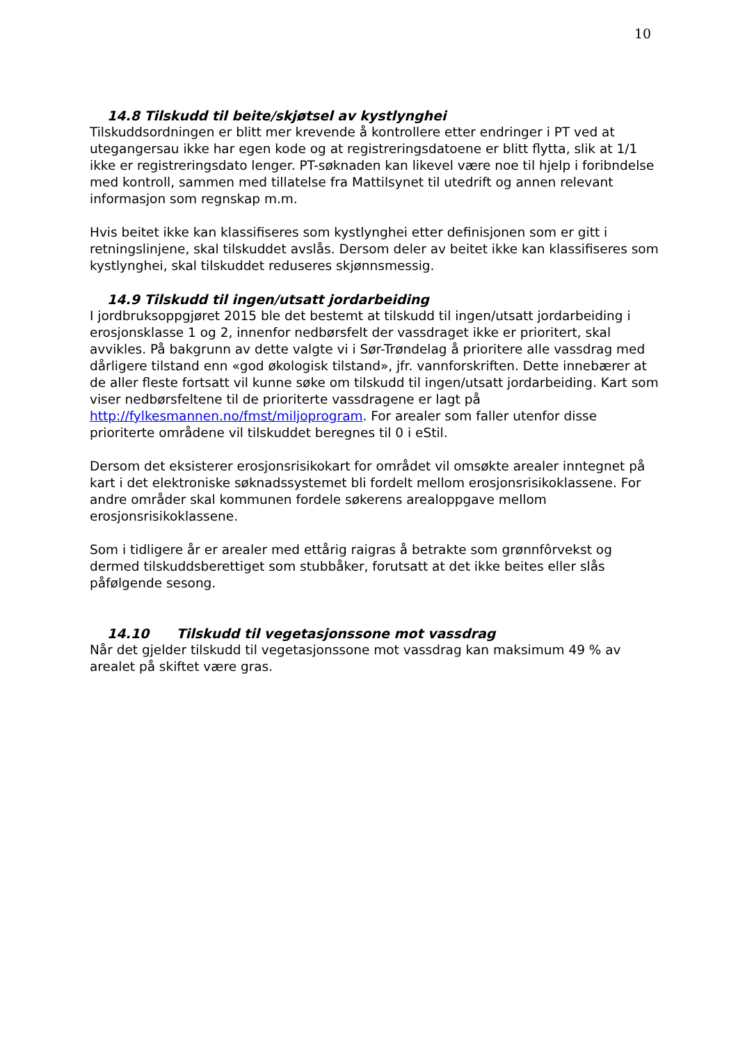10
14.8 Tilskudd til beite/skjøtsel av kystlynghei
Tilskuddsordningen er blitt mer krevende å kontrollere etter endringer i PT ved at utegangersau ikke har egen kode og at registreringsdatoene er blitt flytta, slik at 1/1 ikke er registreringsdato lenger. PT-søknaden kan likevel være noe til hjelp i foribndelse med kontroll, sammen med tillatelse fra Mattilsynet til utedrift og annen relevant informasjon som regnskap m.m.
Hvis beitet ikke kan klassifiseres som kystlynghei etter definisjonen som er gitt i retningslinjene, skal tilskuddet avslås. Dersom deler av beitet ikke kan klassifiseres som kystlynghei, skal tilskuddet reduseres skjønnsmessig.
14.9 Tilskudd til ingen/utsatt jordarbeiding
I jordbruksoppgjøret 2015 ble det bestemt at tilskudd til ingen/utsatt jordarbeiding i erosjonsklasse 1 og 2, innenfor nedbørsfelt der vassdraget ikke er prioritert, skal avvikles. På bakgrunn av dette valgte vi i Sør-Trøndelag å prioritere alle vassdrag med dårligere tilstand enn «god økologisk tilstand», jfr. vannforskriften. Dette innebærer at de aller fleste fortsatt vil kunne søke om tilskudd til ingen/utsatt jordarbeiding. Kart som viser nedbørsfeltene til de prioriterte vassdragene er lagt på http://fylkesmannen.no/fmst/miljoprogram. For arealer som faller utenfor disse prioriterte områdene vil tilskuddet beregnes til 0 i eStil.
Dersom det eksisterer erosjonsrisikokart for området vil omsøkte arealer inntegnet på kart i det elektroniske søknadssystemet bli fordelt mellom erosjonsrisikoklassene. For andre områder skal kommunen fordele søkerens arealoppgave mellom erosjonsrisikoklassene.
Som i tidligere år er arealer med ettårig raigras å betrakte som grønnfôrvekst og dermed tilskuddsberettiget som stubbåker, forutsatt at det ikke beites eller slås påfølgende sesong.
14.10 Tilskudd til vegetasjonssone mot vassdrag
Når det gjelder tilskudd til vegetasjonssone mot vassdrag kan maksimum 49 % av arealet på skiftet være gras.